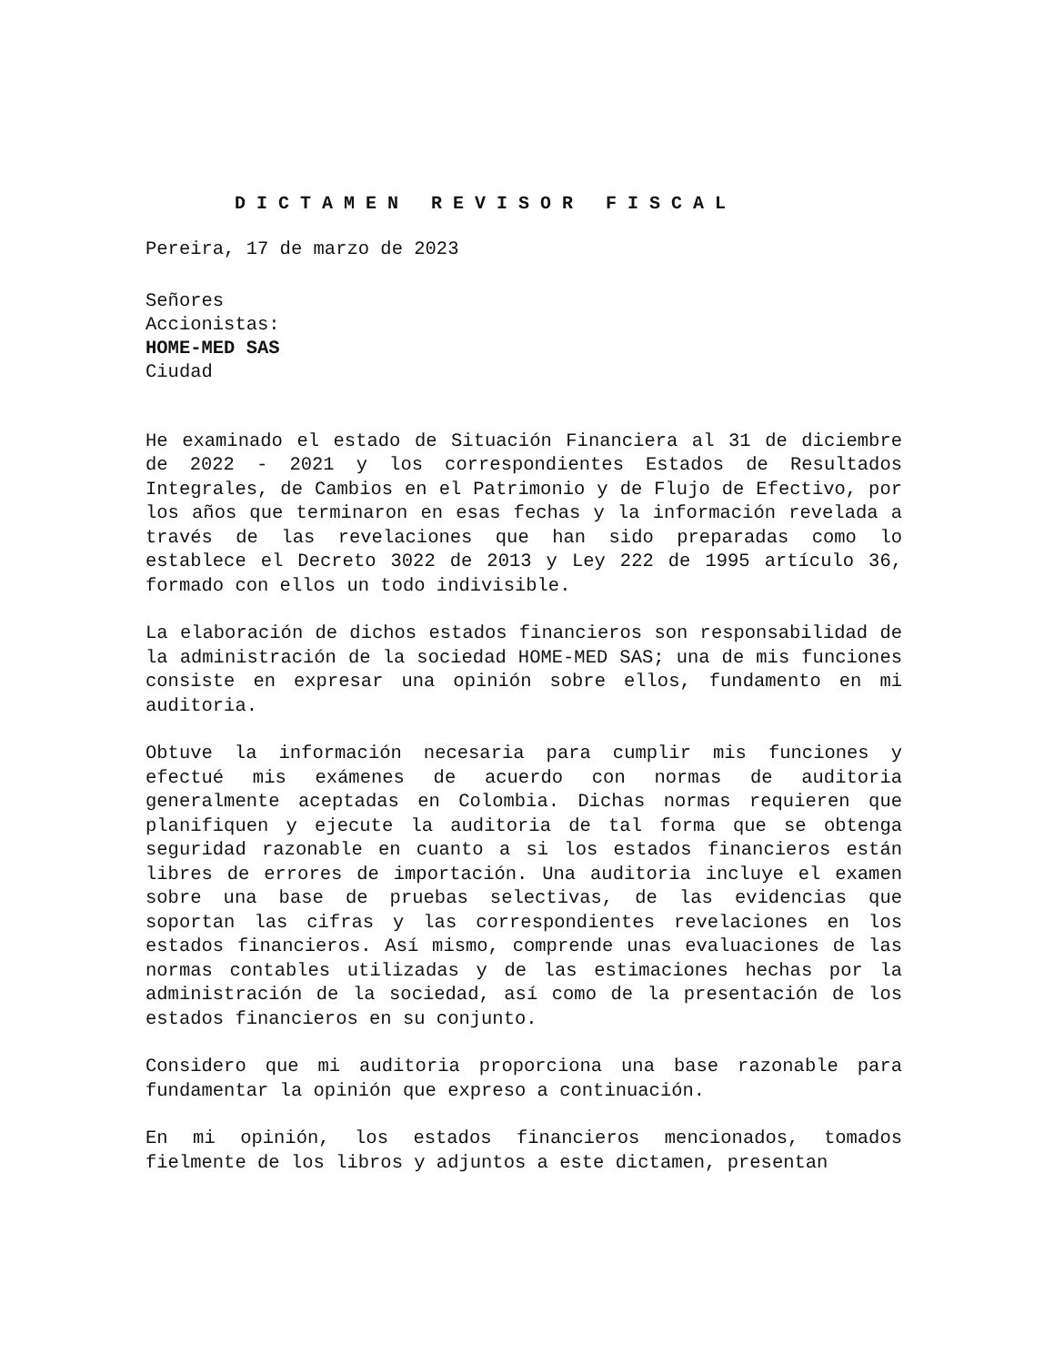D I C T A M E N R E V I S O R F I S C A L
Pereira, 17 de marzo de 2023
Señores
Accionistas:
HOME-MED SAS
Ciudad
He examinado el estado de Situación Financiera al 31 de diciembre de 2022 - 2021 y los correspondientes Estados de Resultados Integrales, de Cambios en el Patrimonio y de Flujo de Efectivo, por los años que terminaron en esas fechas y la información revelada a través de las revelaciones que han sido preparadas como lo establece el Decreto 3022 de 2013 y Ley 222 de 1995 artículo 36, formado con ellos un todo indivisible.
La elaboración de dichos estados financieros son responsabilidad de la administración de la sociedad HOME-MED SAS; una de mis funciones consiste en expresar una opinión sobre ellos, fundamento en mi auditoria.
Obtuve la información necesaria para cumplir mis funciones y efectué mis exámenes de acuerdo con normas de auditoria generalmente aceptadas en Colombia. Dichas normas requieren que planifiquen y ejecute la auditoria de tal forma que se obtenga seguridad razonable en cuanto a si los estados financieros están libres de errores de importación. Una auditoria incluye el examen sobre una base de pruebas selectivas, de las evidencias que soportan las cifras y las correspondientes revelaciones en los estados financieros. Así mismo, comprende unas evaluaciones de las normas contables utilizadas y de las estimaciones hechas por la administración de la sociedad, así como de la presentación de los estados financieros en su conjunto.
Considero que mi auditoria proporciona una base razonable para fundamentar la opinión que expreso a continuación.
En mi opinión, los estados financieros mencionados, tomados fielmente de los libros y adjuntos a este dictamen, presentan